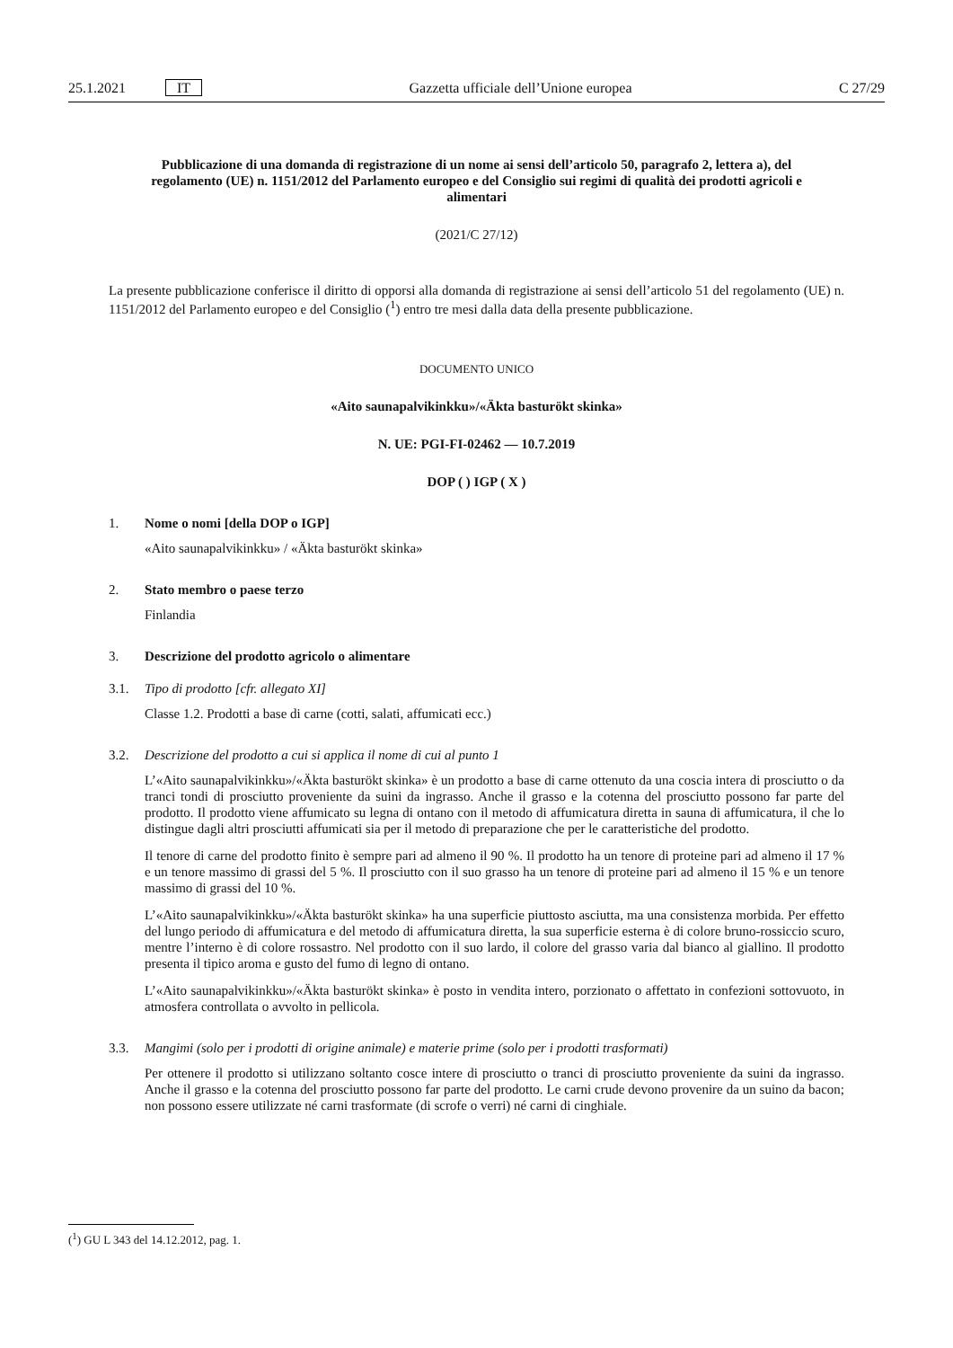25.1.2021 IT Gazzetta ufficiale dell’Unione europea C 27/29
Pubblicazione di una domanda di registrazione di un nome ai sensi dell’articolo 50, paragrafo 2, lettera a), del regolamento (UE) n. 1151/2012 del Parlamento europeo e del Consiglio sui regimi di qualità dei prodotti agricoli e alimentari
(2021/C 27/12)
La presente pubblicazione conferisce il diritto di opporsi alla domanda di registrazione ai sensi dell’articolo 51 del regolamento (UE) n. 1151/2012 del Parlamento europeo e del Consiglio (<sup>1</sup>) entro tre mesi dalla data della presente pubblicazione.
DOCUMENTO UNICO
«Aito saunapalvikinkku»/«Äkta basturökt skinka»
N. UE: PGI-FI-02462 — 10.7.2019
DOP ( ) IGP ( X )
1. Nome o nomi [della DOP o IGP]
«Aito saunapalvikinkku» / «Äkta basturökt skinka»
2. Stato membro o paese terzo
Finlandia
3. Descrizione del prodotto agricolo o alimentare
3.1. Tipo di prodotto [cfr. allegato XI]
Classe 1.2. Prodotti a base di carne (cotti, salati, affumicati ecc.)
3.2. Descrizione del prodotto a cui si applica il nome di cui al punto 1
L’«Aito saunapalvikinkku»/«Äkta basturökt skinka» è un prodotto a base di carne ottenuto da una coscia intera di prosciutto o da tranci tondi di prosciutto proveniente da suini da ingrasso. Anche il grasso e la cotenna del prosciutto possono far parte del prodotto. Il prodotto viene affumicato su legna di ontano con il metodo di affumicatura diretta in sauna di affumicatura, il che lo distingue dagli altri prosciutti affumicati sia per il metodo di preparazione che per le caratteristiche del prodotto.
Il tenore di carne del prodotto finito è sempre pari ad almeno il 90 %. Il prodotto ha un tenore di proteine pari ad almeno il 17 % e un tenore massimo di grassi del 5 %. Il prosciutto con il suo grasso ha un tenore di proteine pari ad almeno il 15 % e un tenore massimo di grassi del 10 %.
L’«Aito saunapalvikinkku»/«Äkta basturökt skinka» ha una superficie piuttosto asciutta, ma una consistenza morbida. Per effetto del lungo periodo di affumicatura e del metodo di affumicatura diretta, la sua superficie esterna è di colore bruno-rossiccio scuro, mentre l’interno è di colore rossastro. Nel prodotto con il suo lardo, il colore del grasso varia dal bianco al giallino. Il prodotto presenta il tipico aroma e gusto del fumo di legno di ontano.
L’«Aito saunapalvikinkku»/«Äkta basturökt skinka» è posto in vendita intero, porzionato o affettato in confezioni sottovuoto, in atmosfera controllata o avvolto in pellicola.
3.3. Mangimi (solo per i prodotti di origine animale) e materie prime (solo per i prodotti trasformati)
Per ottenere il prodotto si utilizzano soltanto cosce intere di prosciutto o tranci di prosciutto proveniente da suini da ingrasso. Anche il grasso e la cotenna del prosciutto possono far parte del prodotto. Le carni crude devono provenire da un suino da bacon; non possono essere utilizzate né carni trasformate (di scrofe o verri) né carni di cinghiale.
(<sup>1</sup>) GU L 343 del 14.12.2012, pag. 1.